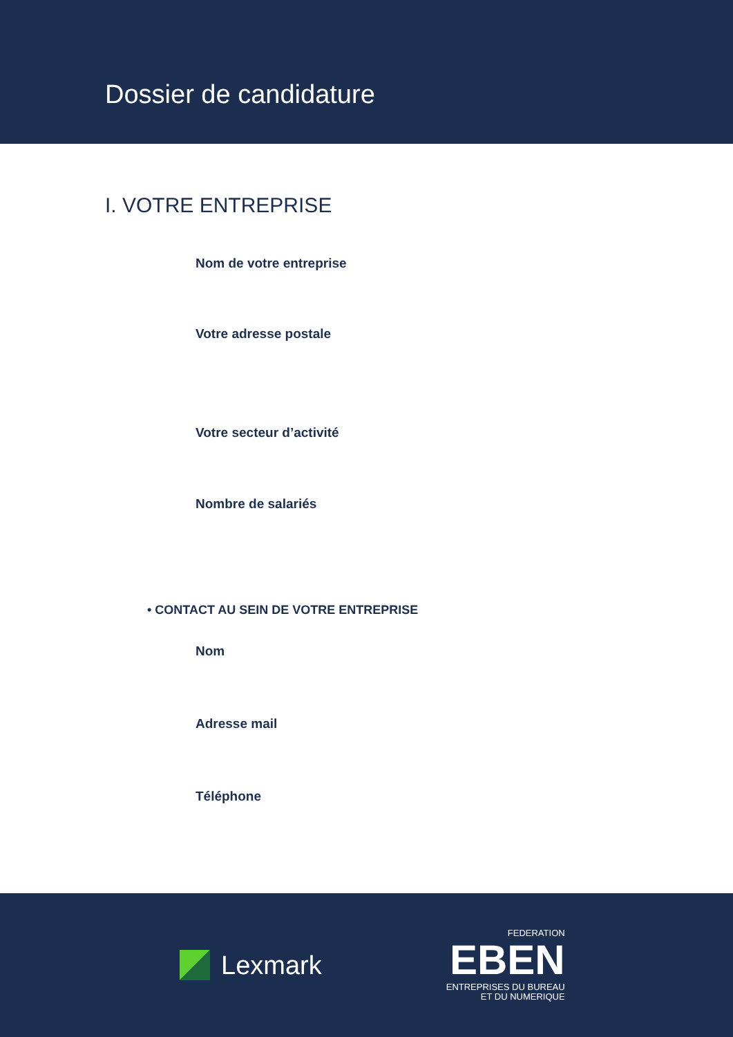Dossier de candidature
I. VOTRE ENTREPRISE
Nom de votre entreprise
Votre adresse postale
Votre secteur d’activité
Nombre de salariés
• CONTACT AU SEIN DE VOTRE ENTREPRISE
Nom
Adresse mail
Téléphone
Lexmark
FEDERATION
EBEN
ENTREPRISES DU BUREAU
ET DU NUMERIQUE